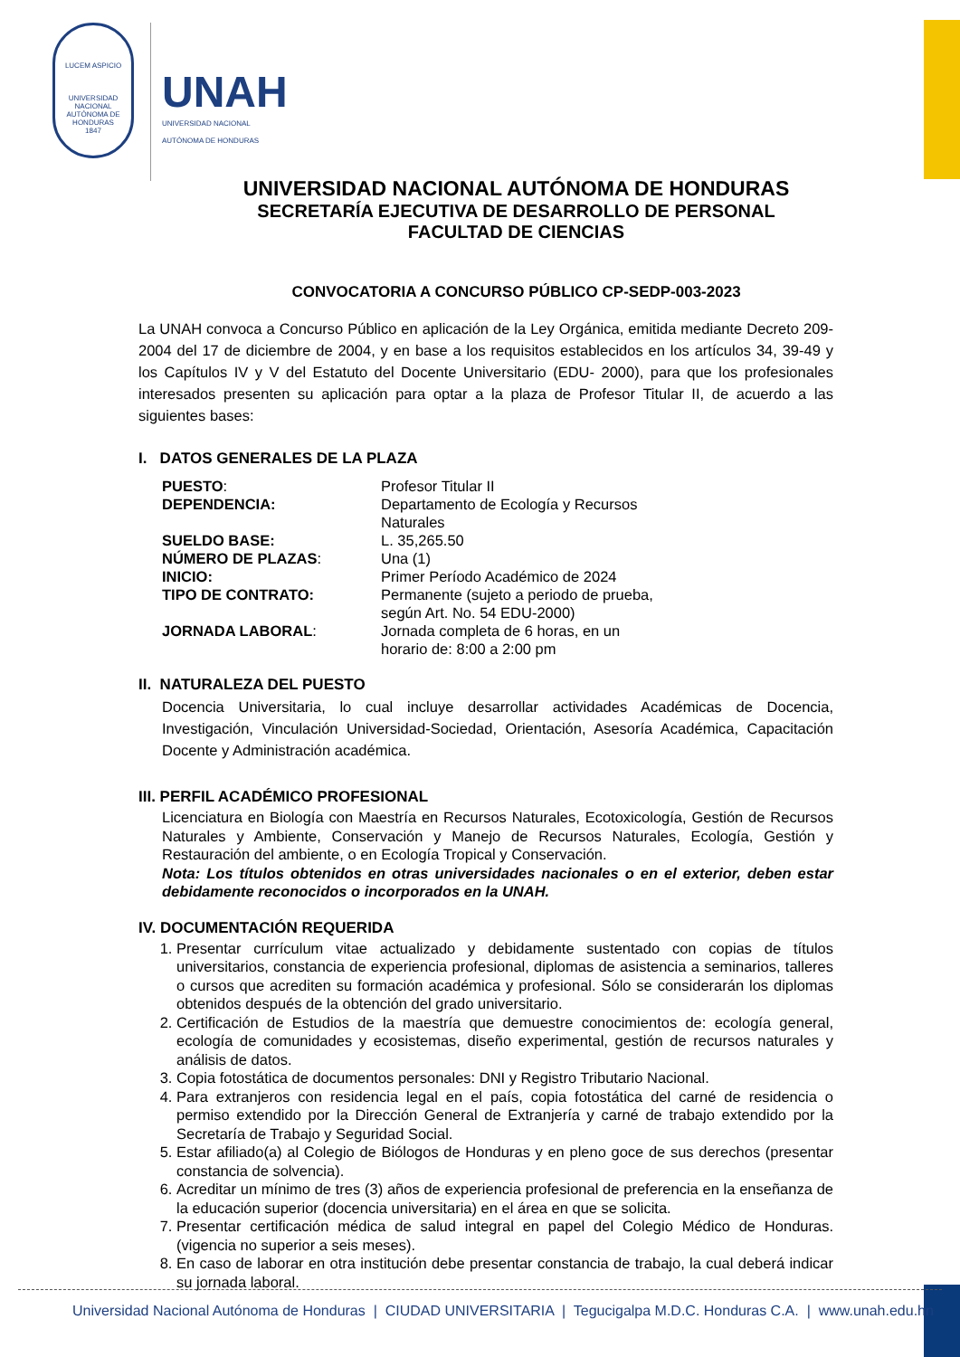LUCEM ASPICIO
UNIVERSIDAD NACIONAL AUTÓNOMA DE HONDURAS
1847
UNAH
UNIVERSIDAD NACIONAL
AUTÓNOMA DE HONDURAS
UNIVERSIDAD NACIONAL AUTÓNOMA DE HONDURAS
SECRETARÍA EJECUTIVA DE DESARROLLO DE PERSONAL
FACULTAD DE CIENCIAS
CONVOCATORIA A CONCURSO PÚBLICO CP-SEDP-003-2023
La UNAH convoca a Concurso Público en aplicación de la Ley Orgánica, emitida mediante Decreto 209-2004 del 17 de diciembre de 2004, y en base a los requisitos establecidos en los artículos 34, 39-49 y los Capítulos IV y V del Estatuto del Docente Universitario (EDU- 2000), para que los profesionales interesados presenten su aplicación para optar a la plaza de Profesor Titular II, de acuerdo a las siguientes bases:
I. DATOS GENERALES DE LA PLAZA
| PUESTO : | Profesor Titular II |
| DEPENDENCIA: | Departamento de Ecología y Recursos Naturales |
| SUELDO BASE: | L. 35,265.50 |
| NÚMERO DE PLAZAS : | Una (1) |
| INICIO: | Primer Período Académico de 2024 |
| TIPO DE CONTRATO: | Permanente (sujeto a periodo de prueba, según Art. No. 54 EDU-2000) |
| JORNADA LABORAL : | Jornada completa de 6 horas, en un horario de: 8:00 a 2:00 pm |
II. NATURALEZA DEL PUESTO
Docencia Universitaria, lo cual incluye desarrollar actividades Académicas de Docencia, Investigación, Vinculación Universidad-Sociedad, Orientación, Asesoría Académica, Capacitación Docente y Administración académica.
III. PERFIL ACADÉMICO PROFESIONAL
Licenciatura en Biología con Maestría en Recursos Naturales, Ecotoxicología, Gestión de Recursos Naturales y Ambiente, Conservación y Manejo de Recursos Naturales, Ecología, Gestión y Restauración del ambiente, o en Ecología Tropical y Conservación.
Nota: Los títulos obtenidos en otras universidades nacionales o en el exterior, deben estar debidamente reconocidos o incorporados en la UNAH.
IV. DOCUMENTACIÓN REQUERIDA
1. Presentar currículum vitae actualizado y debidamente sustentado con copias de títulos universitarios, constancia de experiencia profesional, diplomas de asistencia a seminarios, talleres o cursos que acrediten su formación académica y profesional. Sólo se considerarán los diplomas obtenidos después de la obtención del grado universitario.
2. Certificación de Estudios de la maestría que demuestre conocimientos de: ecología general, ecología de comunidades y ecosistemas, diseño experimental, gestión de recursos naturales y análisis de datos.
3. Copia fotostática de documentos personales: DNI y Registro Tributario Nacional.
4. Para extranjeros con residencia legal en el país, copia fotostática del carné de residencia o permiso extendido por la Dirección General de Extranjería y carné de trabajo extendido por la Secretaría de Trabajo y Seguridad Social.
5. Estar afiliado(a) al Colegio de Biólogos de Honduras y en pleno goce de sus derechos (presentar constancia de solvencia).
6. Acreditar un mínimo de tres (3) años de experiencia profesional de preferencia en la enseñanza de la educación superior (docencia universitaria) en el área en que se solicita.
7. Presentar certificación médica de salud integral en papel del Colegio Médico de Honduras. (vigencia no superior a seis meses).
8. En caso de laborar en otra institución debe presentar constancia de trabajo, la cual deberá indicar su jornada laboral.
Universidad Nacional Autónoma de Honduras | CIUDAD UNIVERSITARIA | Tegucigalpa M.D.C. Honduras C.A. | www.unah.edu.hn